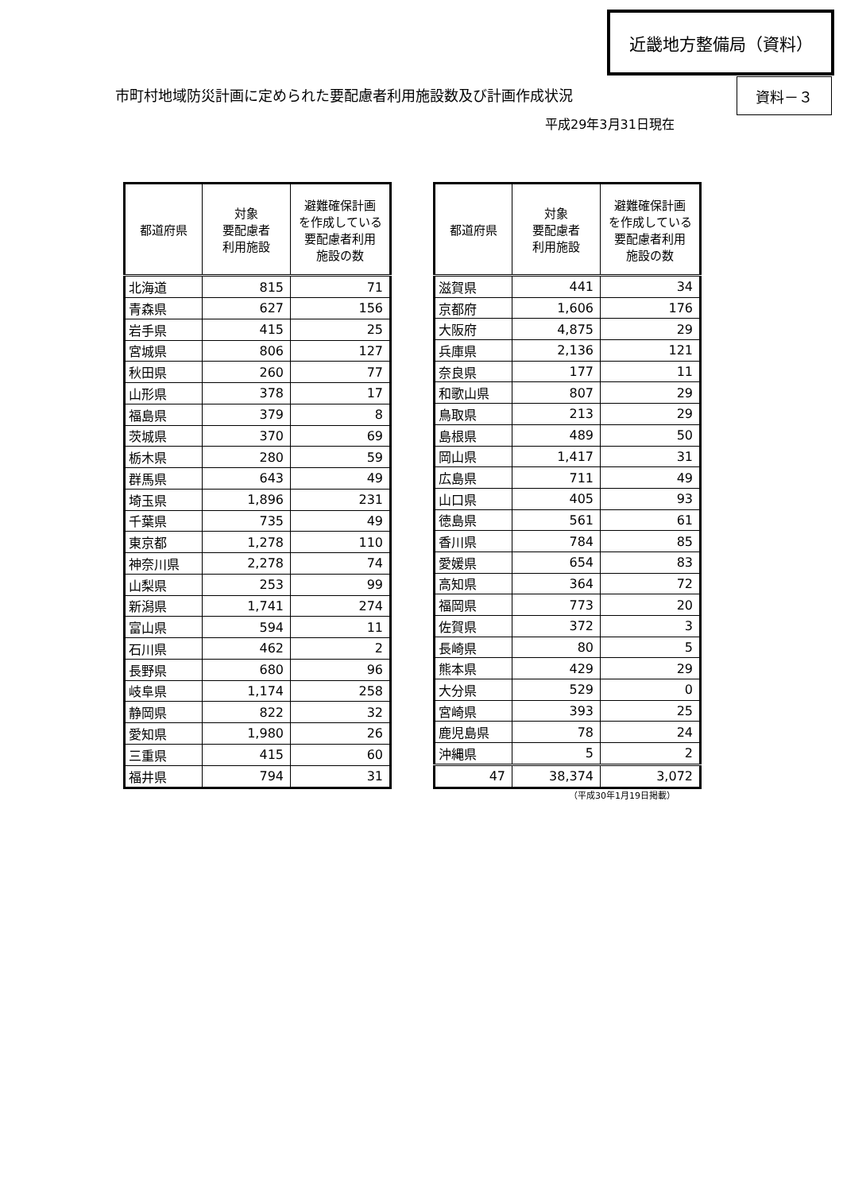近畿地方整備局（資料）
市町村地域防災計画に定められた要配慮者利用施設数及び計画作成状況
資料－３
平成29年3月31日現在
| 都道府県 | 対象 要配慮者 利用施設 | 避難確保計画 を作成している 要配慮者利用 施設の数 |
| --- | --- | --- |
| 北海道 | 815 | 71 |
| 青森県 | 627 | 156 |
| 岩手県 | 415 | 25 |
| 宮城県 | 806 | 127 |
| 秋田県 | 260 | 77 |
| 山形県 | 378 | 17 |
| 福島県 | 379 | 8 |
| 茨城県 | 370 | 69 |
| 栃木県 | 280 | 59 |
| 群馬県 | 643 | 49 |
| 埼玉県 | 1,896 | 231 |
| 千葉県 | 735 | 49 |
| 東京都 | 1,278 | 110 |
| 神奈川県 | 2,278 | 74 |
| 山梨県 | 253 | 99 |
| 新潟県 | 1,741 | 274 |
| 富山県 | 594 | 11 |
| 石川県 | 462 | 2 |
| 長野県 | 680 | 96 |
| 岐阜県 | 1,174 | 258 |
| 静岡県 | 822 | 32 |
| 愛知県 | 1,980 | 26 |
| 三重県 | 415 | 60 |
| 福井県 | 794 | 31 |
| 都道府県 | 対象 要配慮者 利用施設 | 避難確保計画 を作成している 要配慮者利用 施設の数 |
| --- | --- | --- |
| 滋賀県 | 441 | 34 |
| 京都府 | 1,606 | 176 |
| 大阪府 | 4,875 | 29 |
| 兵庫県 | 2,136 | 121 |
| 奈良県 | 177 | 11 |
| 和歌山県 | 807 | 29 |
| 鳥取県 | 213 | 29 |
| 島根県 | 489 | 50 |
| 岡山県 | 1,417 | 31 |
| 広島県 | 711 | 49 |
| 山口県 | 405 | 93 |
| 徳島県 | 561 | 61 |
| 香川県 | 784 | 85 |
| 愛媛県 | 654 | 83 |
| 高知県 | 364 | 72 |
| 福岡県 | 773 | 20 |
| 佐賀県 | 372 | 3 |
| 長崎県 | 80 | 5 |
| 熊本県 | 429 | 29 |
| 大分県 | 529 | 0 |
| 宮崎県 | 393 | 25 |
| 鹿児島県 | 78 | 24 |
| 沖縄県 | 5 | 2 |
| 47 | 38,374 | 3,072 |
（平成30年1月19日掲載）